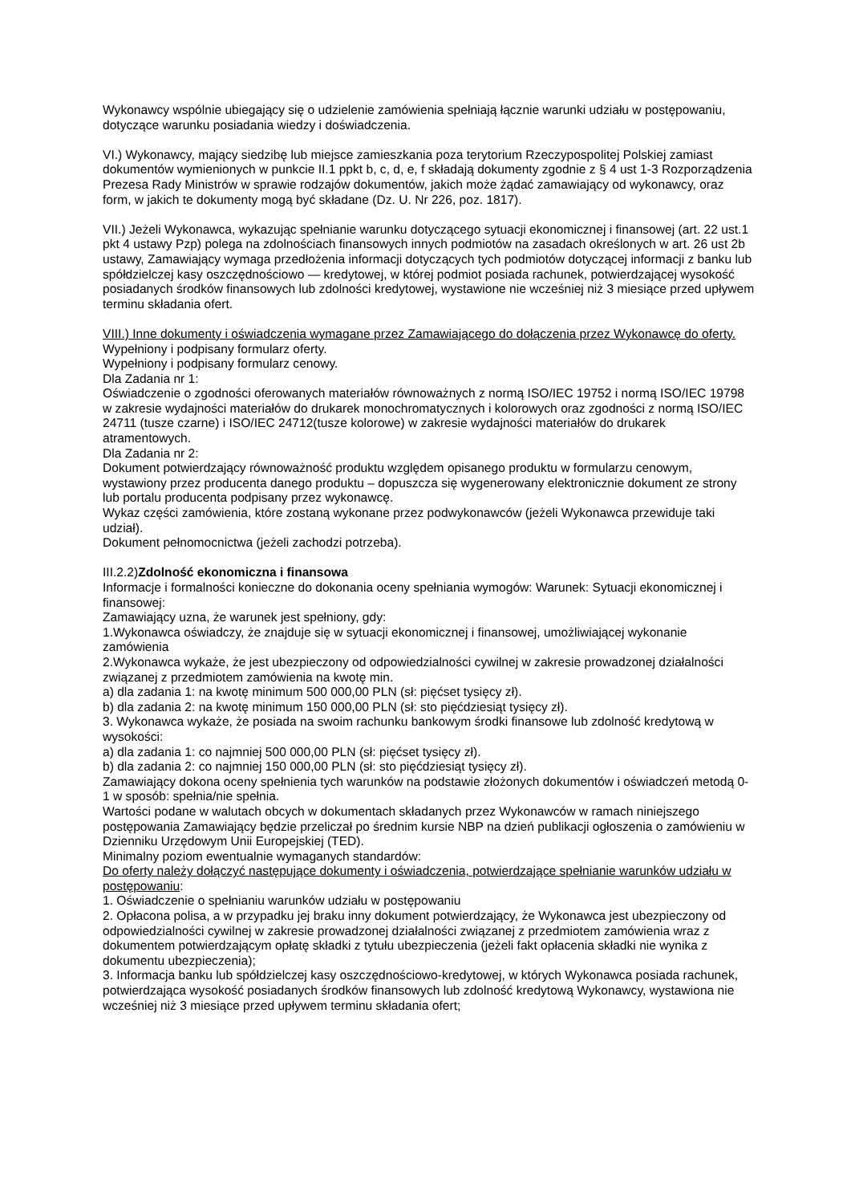Wykonawcy wspólnie ubiegający się o udzielenie zamówienia spełniają łącznie warunki udziału w postępowaniu, dotyczące warunku posiadania wiedzy i doświadczenia.
VI.) Wykonawcy, mający siedzibę lub miejsce zamieszkania poza terytorium Rzeczypospolitej Polskiej zamiast dokumentów wymienionych w punkcie II.1 ppkt b, c, d, e, f składają dokumenty zgodnie z § 4 ust 1-3 Rozporządzenia Prezesa Rady Ministrów w sprawie rodzajów dokumentów, jakich może żądać zamawiający od wykonawcy, oraz form, w jakich te dokumenty mogą być składane (Dz. U. Nr 226, poz. 1817).
VII.) Jeżeli Wykonawca, wykazując spełnianie warunku dotyczącego sytuacji ekonomicznej i finansowej (art. 22 ust.1 pkt 4 ustawy Pzp) polega na zdolnościach finansowych innych podmiotów na zasadach określonych w art. 26 ust 2b ustawy, Zamawiający wymaga przedłożenia informacji dotyczących tych podmiotów dotyczącej informacji z banku lub spółdzielczej kasy oszczędnościowo — kredytowej, w której podmiot posiada rachunek, potwierdzającej wysokość posiadanych środków finansowych lub zdolności kredytowej, wystawione nie wcześniej niż 3 miesiące przed upływem terminu składania ofert.
VIII.) Inne dokumenty i oświadczenia wymagane przez Zamawiającego do dołączenia przez Wykonawcę do oferty.
Wypełniony i podpisany formularz oferty.
Wypełniony i podpisany formularz cenowy.
Dla Zadania nr 1:
Oświadczenie o zgodności oferowanych materiałów równoważnych z normą ISO/IEC 19752 i normą ISO/IEC 19798 w zakresie wydajności materiałów do drukarek monochromatycznych i kolorowych oraz zgodności z normą ISO/IEC 24711 (tusze czarne) i ISO/IEC 24712(tusze kolorowe) w zakresie wydajności materiałów do drukarek atramentowych.
Dla Zadania nr 2:
Dokument potwierdzający równoważność produktu względem opisanego produktu w formularzu cenowym, wystawiony przez producenta danego produktu – dopuszcza się wygenerowany elektronicznie dokument ze strony lub portalu producenta podpisany przez wykonawcę.
Wykaz części zamówienia, które zostaną wykonane przez podwykonawców (jeżeli Wykonawca przewiduje taki udział).
Dokument pełnomocnictwa (jeżeli zachodzi potrzeba).
III.2.2)Zdolność ekonomiczna i finansowa
Informacje i formalności konieczne do dokonania oceny spełniania wymogów: Warunek: Sytuacji ekonomicznej i finansowej:
Zamawiający uzna, że warunek jest spełniony, gdy:
1.Wykonawca oświadczy, że znajduje się w sytuacji ekonomicznej i finansowej, umożliwiającej wykonanie zamówienia
2.Wykonawca wykaże, że jest ubezpieczony od odpowiedzialności cywilnej w zakresie prowadzonej działalności związanej z przedmiotem zamówienia na kwotę min.
a) dla zadania 1: na kwotę minimum 500 000,00 PLN (sł: pięćset tysięcy zł).
b) dla zadania 2: na kwotę minimum 150 000,00 PLN (sł: sto pięćdziesiąt tysięcy zł).
3. Wykonawca wykaże, że posiada na swoim rachunku bankowym środki finansowe lub zdolność kredytową w wysokości:
a) dla zadania 1: co najmniej 500 000,00 PLN (sł: pięćset tysięcy zł).
b) dla zadania 2: co najmniej 150 000,00 PLN (sł: sto pięćdziesiąt tysięcy zł).
Zamawiający dokona oceny spełnienia tych warunków na podstawie złożonych dokumentów i oświadczeń metodą 0-1 w sposób: spełnia/nie spełnia.
Wartości podane w walutach obcych w dokumentach składanych przez Wykonawców w ramach niniejszego postępowania Zamawiający będzie przeliczał po średnim kursie NBP na dzień publikacji ogłoszenia o zamówieniu w Dzienniku Urzędowym Unii Europejskiej (TED).
Minimalny poziom ewentualnie wymaganych standardów:
Do oferty należy dołączyć następujące dokumenty i oświadczenia, potwierdzające spełnianie warunków udziału w postępowaniu:
1. Oświadczenie o spełnianiu warunków udziału w postępowaniu
2. Opłacona polisa, a w przypadku jej braku inny dokument potwierdzający, że Wykonawca jest ubezpieczony od odpowiedzialności cywilnej w zakresie prowadzonej działalności związanej z przedmiotem zamówienia wraz z dokumentem potwierdzającym opłatę składki z tytułu ubezpieczenia (jeżeli fakt opłacenia składki nie wynika z dokumentu ubezpieczenia);
3. Informacja banku lub spółdzielczej kasy oszczędnościowo-kredytowej, w których Wykonawca posiada rachunek, potwierdzająca wysokość posiadanych środków finansowych lub zdolność kredytową Wykonawcy, wystawiona nie wcześniej niż 3 miesiące przed upływem terminu składania ofert;